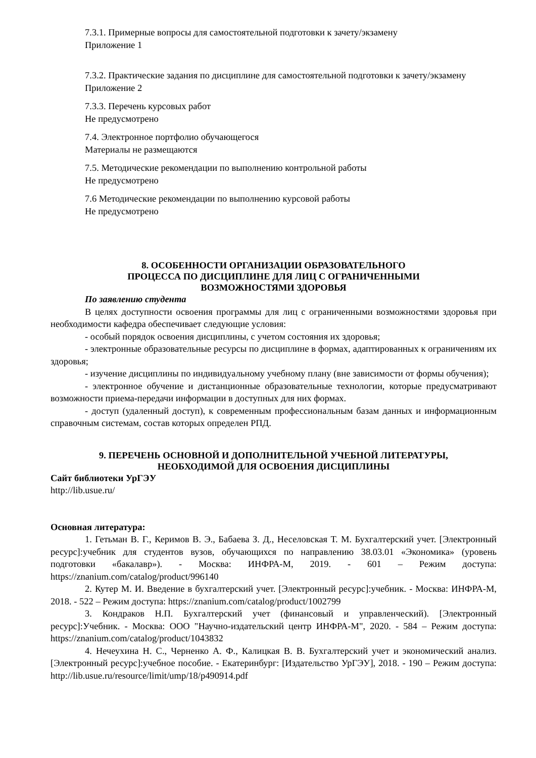7.3.1. Примерные вопросы для самостоятельной подготовки к зачету/экзамену
Приложение 1
7.3.2. Практические задания по дисциплине для самостоятельной подготовки к зачету/экзамену
Приложение 2
7.3.3. Перечень курсовых работ
Не предусмотрено
7.4. Электронное портфолио обучающегося
Материалы не размещаются
7.5. Методические рекомендации по выполнению контрольной работы
Не предусмотрено
7.6 Методические рекомендации по выполнению курсовой работы
Не предусмотрено
8. ОСОБЕННОСТИ ОРГАНИЗАЦИИ ОБРАЗОВАТЕЛЬНОГО
ПРОЦЕССА ПО ДИСЦИПЛИНЕ ДЛЯ ЛИЦ С ОГРАНИЧЕННЫМИ
ВОЗМОЖНОСТЯМИ ЗДОРОВЬЯ
По заявлению студента
В целях доступности освоения программы для лиц с ограниченными возможностями здоровья при необходимости кафедра обеспечивает следующие условия:
- особый порядок освоения дисциплины, с учетом состояния их здоровья;
- электронные образовательные ресурсы по дисциплине в формах, адаптированных к ограничениям их здоровья;
- изучение дисциплины по индивидуальному учебному плану (вне зависимости от формы обучения);
- электронное обучение и дистанционные образовательные технологии, которые предусматривают возможности приема-передачи информации в доступных для них формах.
- доступ (удаленный доступ), к современным профессиональным базам данных и информационным справочным системам, состав которых определен РПД.
9. ПЕРЕЧЕНЬ ОСНОВНОЙ И ДОПОЛНИТЕЛЬНОЙ УЧЕБНОЙ ЛИТЕРАТУРЫ,
НЕОБХОДИМОЙ ДЛЯ ОСВОЕНИЯ ДИСЦИПЛИНЫ
Сайт библиотеки УрГЭУ
http://lib.usue.ru/
Основная литература:
1. Гетьман В. Г., Керимов В. Э., Бабаева З. Д., Неселовская Т. М. Бухгалтерский учет. [Электронный ресурс]:учебник для студентов вузов, обучающихся по направлению 38.03.01 «Экономика» (уровень подготовки «бакалавр»). - Москва: ИНФРА-М, 2019. - 601 – Режим доступа: https://znanium.com/catalog/product/996140
2. Кутер М. И. Введение в бухгалтерский учет. [Электронный ресурс]:учебник. - Москва: ИНФРА-М, 2018. - 522 – Режим доступа: https://znanium.com/catalog/product/1002799
3. Кондраков Н.П. Бухгалтерский учет (финансовый и управленческий). [Электронный ресурс]:Учебник. - Москва: ООО "Научно-издательский центр ИНФРА-М", 2020. - 584 – Режим доступа: https://znanium.com/catalog/product/1043832
4. Нечеухина Н. С., Черненко А. Ф., Калицкая В. В. Бухгалтерский учет и экономический анализ. [Электронный ресурс]:учебное пособие. - Екатеринбург: [Издательство УрГЭУ], 2018. - 190 – Режим доступа: http://lib.usue.ru/resource/limit/ump/18/p490914.pdf